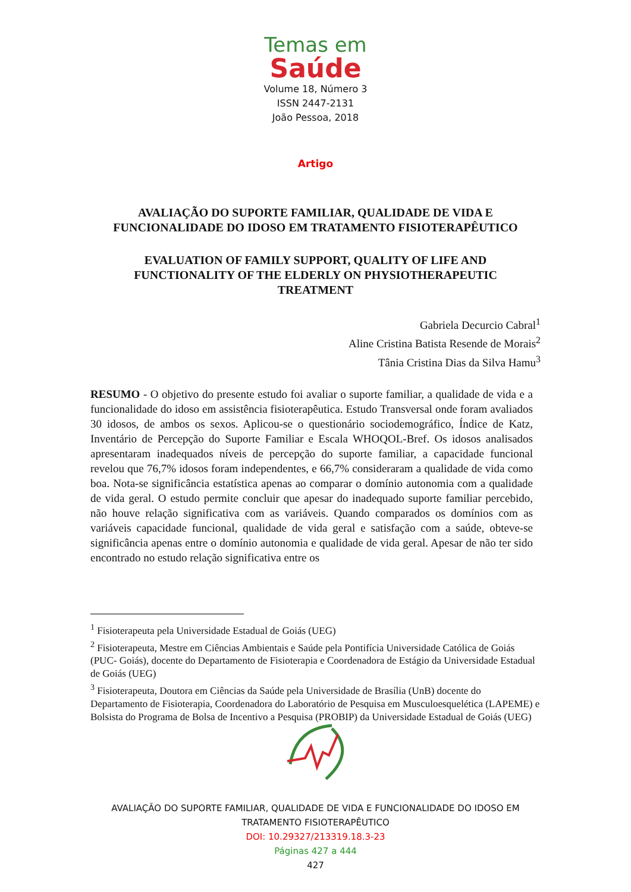Temas em
Saúde
Volume 18, Número 3
ISSN 2447-2131
João Pessoa, 2018
Artigo
AVALIAÇÃO DO SUPORTE FAMILIAR, QUALIDADE DE VIDA E FUNCIONALIDADE DO IDOSO EM TRATAMENTO FISIOTERAPÊUTICO
EVALUATION OF FAMILY SUPPORT, QUALITY OF LIFE AND FUNCTIONALITY OF THE ELDERLY ON PHYSIOTHERAPEUTIC TREATMENT
Gabriela Decurcio Cabral<sup>1</sup>
Aline Cristina Batista Resende de Morais<sup>2</sup>
Tânia Cristina Dias da Silva Hamu<sup>3</sup>
RESUMO - O objetivo do presente estudo foi avaliar o suporte familiar, a qualidade de vida e a funcionalidade do idoso em assistência fisioterapêutica. Estudo Transversal onde foram avaliados 30 idosos, de ambos os sexos. Aplicou-se o questionário sociodemográfico, Índice de Katz, Inventário de Percepção do Suporte Familiar e Escala WHOQOL-Bref. Os idosos analisados apresentaram inadequados níveis de percepção do suporte familiar, a capacidade funcional revelou que 76,7% idosos foram independentes, e 66,7% consideraram a qualidade de vida como boa. Nota-se significância estatística apenas ao comparar o domínio autonomia com a qualidade de vida geral. O estudo permite concluir que apesar do inadequado suporte familiar percebido, não houve relação significativa com as variáveis. Quando comparados os domínios com as variáveis capacidade funcional, qualidade de vida geral e satisfação com a saúde, obteve-se significância apenas entre o domínio autonomia e qualidade de vida geral. Apesar de não ter sido encontrado no estudo relação significativa entre os
<sup>1</sup> Fisioterapeuta pela Universidade Estadual de Goiás (UEG)
<sup>2</sup> Fisioterapeuta, Mestre em Ciências Ambientais e Saúde pela Pontifícia Universidade Católica de Goiás (PUC- Goiás), docente do Departamento de Fisioterapia e Coordenadora de Estágio da Universidade Estadual de Goiás (UEG)
<sup>3</sup> Fisioterapeuta, Doutora em Ciências da Saúde pela Universidade de Brasília (UnB) docente do Departamento de Fisioterapia, Coordenadora do Laboratório de Pesquisa em Musculoesquelética (LAPEME) e Bolsista do Programa de Bolsa de Incentivo a Pesquisa (PROBIP) da Universidade Estadual de Goiás (UEG)
AVALIAÇÃO DO SUPORTE FAMILIAR, QUALIDADE DE VIDA E FUNCIONALIDADE DO IDOSO EM
TRATAMENTO FISIOTERAPÊUTICO
DOI: 10.29327/213319.18.3-23
Páginas 427 a 444
427